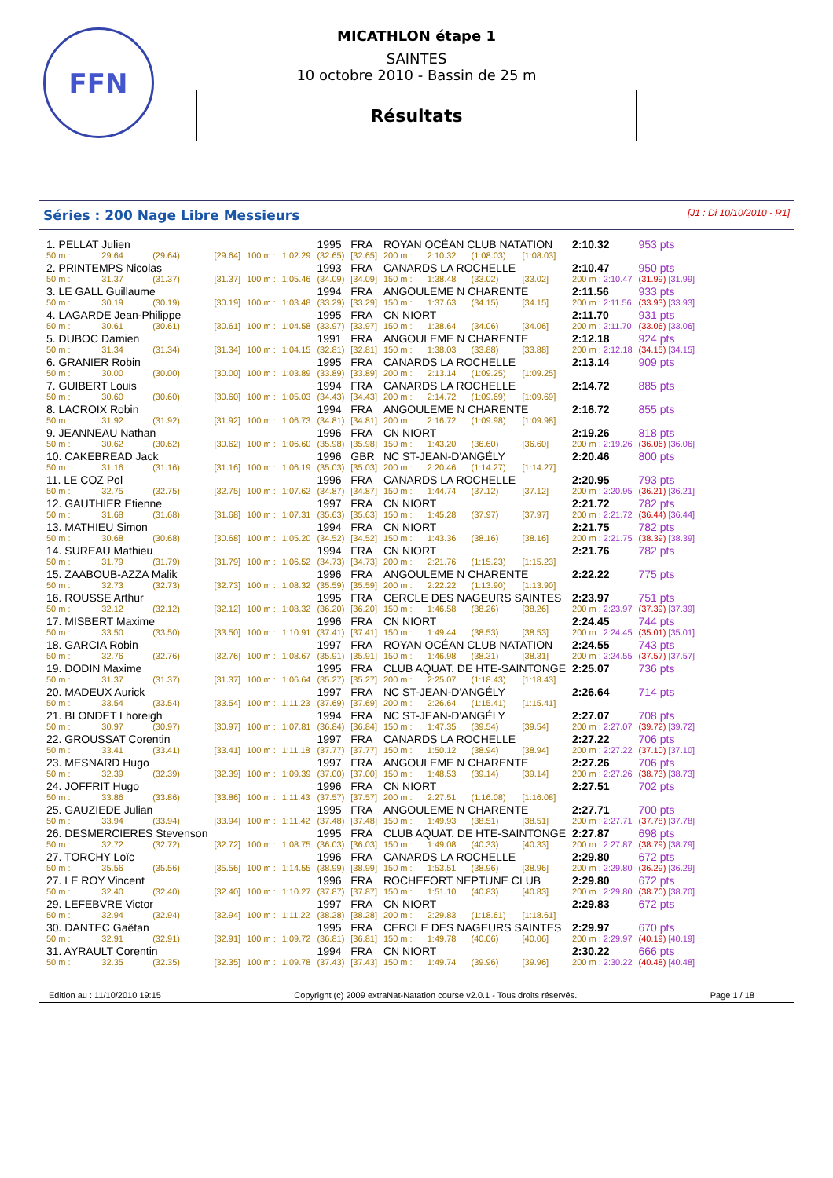FFN
MICATHLON étape 1
SAINTES
10 octobre 2010 - Bassin de 25 m
Résultats
Séries : 200 Nage Libre Messieurs [J1 : Di 10/10/2010 - R1]
| 1. PELLAT Julien | | | | | | 1995 | FRA | ROYAN OCÉAN CLUB NATATION | | | | 2:10.32 | 953 pts |
| 50 m : | 29.64 | (29.64) | [29.64] | 100 m : | 1:02.29 | (32.65) | [32.65] | 200 m : | 2:10.32 | (1:08.03) | [1:08.03] | | |
| 2. PRINTEMPS Nicolas | | | | | | 1993 | FRA | CANARDS LA ROCHELLE | | | | 2:10.47 | 950 pts |
| 50 m : | 31.37 | (31.37) | [31.37] | 100 m : | 1:05.46 | (34.09) | [34.09] | 150 m : | 1:38.48 | (33.02) | [33.02] | 200 m : 2:10.47 | (31.99) [31.99] |
| 3. LE GALL Guillaume | | | | | | 1994 | FRA | ANGOULEME N CHARENTE | | | | 2:11.56 | 933 pts |
| 50 m : | 30.19 | (30.19) | [30.19] | 100 m : | 1:03.48 | (33.29) | [33.29] | 150 m : | 1:37.63 | (34.15) | [34.15] | 200 m : 2:11.56 | (33.93) [33.93] |
| 4. LAGARDE Jean-Philippe | | | | | | 1995 | FRA | CN NIORT | | | | 2:11.70 | 931 pts |
| 50 m : | 30.61 | (30.61) | [30.61] | 100 m : | 1:04.58 | (33.97) | [33.97] | 150 m : | 1:38.64 | (34.06) | [34.06] | 200 m : 2:11.70 | (33.06) [33.06] |
| 5. DUBOC Damien | | | | | | 1991 | FRA | ANGOULEME N CHARENTE | | | | 2:12.18 | 924 pts |
| 50 m : | 31.34 | (31.34) | [31.34] | 100 m : | 1:04.15 | (32.81) | [32.81] | 150 m : | 1:38.03 | (33.88) | [33.88] | 200 m : 2:12.18 | (34.15) [34.15] |
| 6. GRANIER Robin | | | | | | 1995 | FRA | CANARDS LA ROCHELLE | | | | 2:13.14 | 909 pts |
| 50 m : | 30.00 | (30.00) | [30.00] | 100 m : | 1:03.89 | (33.89) | [33.89] | 200 m : | 2:13.14 | (1:09.25) | [1:09.25] | | |
| 7. GUIBERT Louis | | | | | | 1994 | FRA | CANARDS LA ROCHELLE | | | | 2:14.72 | 885 pts |
| 50 m : | 30.60 | (30.60) | [30.60] | 100 m : | 1:05.03 | (34.43) | [34.43] | 200 m : | 2:14.72 | (1:09.69) | [1:09.69] | | |
| 8. LACROIX Robin | | | | | | 1994 | FRA | ANGOULEME N CHARENTE | | | | 2:16.72 | 855 pts |
| 50 m : | 31.92 | (31.92) | [31.92] | 100 m : | 1:06.73 | (34.81) | [34.81] | 200 m : | 2:16.72 | (1:09.98) | [1:09.98] | | |
| 9. JEANNEAU Nathan | | | | | | 1996 | FRA | CN NIORT | | | | 2:19.26 | 818 pts |
| 50 m : | 30.62 | (30.62) | [30.62] | 100 m : | 1:06.60 | (35.98) | [35.98] | 150 m : | 1:43.20 | (36.60) | [36.60] | 200 m : 2:19.26 | (36.06) [36.06] |
| 10. CAKEBREAD Jack | | | | | | 1996 | GBR | NC ST-JEAN-D'ANGÉLY | | | | 2:20.46 | 800 pts |
| 50 m : | 31.16 | (31.16) | [31.16] | 100 m : | 1:06.19 | (35.03) | [35.03] | 200 m : | 2:20.46 | (1:14.27) | [1:14.27] | | |
| 11. LE COZ Pol | | | | | | 1996 | FRA | CANARDS LA ROCHELLE | | | | 2:20.95 | 793 pts |
| 50 m : | 32.75 | (32.75) | [32.75] | 100 m : | 1:07.62 | (34.87) | [34.87] | 150 m : | 1:44.74 | (37.12) | [37.12] | 200 m : 2:20.95 | (36.21) [36.21] |
| 12. GAUTHIER Etienne | | | | | | 1997 | FRA | CN NIORT | | | | 2:21.72 | 782 pts |
| 50 m : | 31.68 | (31.68) | [31.68] | 100 m : | 1:07.31 | (35.63) | [35.63] | 150 m : | 1:45.28 | (37.97) | [37.97] | 200 m : 2:21.72 | (36.44) [36.44] |
| 13. MATHIEU Simon | | | | | | 1994 | FRA | CN NIORT | | | | 2:21.75 | 782 pts |
| 50 m : | 30.68 | (30.68) | [30.68] | 100 m : | 1:05.20 | (34.52) | [34.52] | 150 m : | 1:43.36 | (38.16) | [38.16] | 200 m : 2:21.75 | (38.39) [38.39] |
| 14. SUREAU Mathieu | | | | | | 1994 | FRA | CN NIORT | | | | 2:21.76 | 782 pts |
| 50 m : | 31.79 | (31.79) | [31.79] | 100 m : | 1:06.52 | (34.73) | [34.73] | 200 m : | 2:21.76 | (1:15.23) | [1:15.23] | | |
| 15. ZAABOUB-AZZA Malik | | | | | | 1996 | FRA | ANGOULEME N CHARENTE | | | | 2:22.22 | 775 pts |
| 50 m : | 32.73 | (32.73) | [32.73] | 100 m : | 1:08.32 | (35.59) | [35.59] | 200 m : | 2:22.22 | (1:13.90) | [1:13.90] | | |
| 16. ROUSSE Arthur | | | | | | 1995 | FRA | CERCLE DES NAGEURS SAINTES | | | | 2:23.97 | 751 pts |
| 50 m : | 32.12 | (32.12) | [32.12] | 100 m : | 1:08.32 | (36.20) | [36.20] | 150 m : | 1:46.58 | (38.26) | [38.26] | 200 m : 2:23.97 | (37.39) [37.39] |
| 17. MISBERT Maxime | | | | | | 1996 | FRA | CN NIORT | | | | 2:24.45 | 744 pts |
| 50 m : | 33.50 | (33.50) | [33.50] | 100 m : | 1:10.91 | (37.41) | [37.41] | 150 m : | 1:49.44 | (38.53) | [38.53] | 200 m : 2:24.45 | (35.01) [35.01] |
| 18. GARCIA Robin | | | | | | 1997 | FRA | ROYAN OCÉAN CLUB NATATION | | | | 2:24.55 | 743 pts |
| 50 m : | 32.76 | (32.76) | [32.76] | 100 m : | 1:08.67 | (35.91) | [35.91] | 150 m : | 1:46.98 | (38.31) | [38.31] | 200 m : 2:24.55 | (37.57) [37.57] |
| 19. DODIN Maxime | | | | | | 1995 | FRA | CLUB AQUAT. DE HTE-SAINTONGE | | | | 2:25.07 | 736 pts |
| 50 m : | 31.37 | (31.37) | [31.37] | 100 m : | 1:06.64 | (35.27) | [35.27] | 200 m : | 2:25.07 | (1:18.43) | [1:18.43] | | |
| 20. MADEUX Aurick | | | | | | 1997 | FRA | NC ST-JEAN-D'ANGÉLY | | | | 2:26.64 | 714 pts |
| 50 m : | 33.54 | (33.54) | [33.54] | 100 m : | 1:11.23 | (37.69) | [37.69] | 200 m : | 2:26.64 | (1:15.41) | [1:15.41] | | |
| 21. BLONDET Lhoreigh | | | | | | 1994 | FRA | NC ST-JEAN-D'ANGÉLY | | | | 2:27.07 | 708 pts |
| 50 m : | 30.97 | (30.97) | [30.97] | 100 m : | 1:07.81 | (36.84) | [36.84] | 150 m : | 1:47.35 | (39.54) | [39.54] | 200 m : 2:27.07 | (39.72) [39.72] |
| 22. GROUSSAT Corentin | | | | | | 1997 | FRA | CANARDS LA ROCHELLE | | | | 2:27.22 | 706 pts |
| 50 m : | 33.41 | (33.41) | [33.41] | 100 m : | 1:11.18 | (37.77) | [37.77] | 150 m : | 1:50.12 | (38.94) | [38.94] | 200 m : 2:27.22 | (37.10) [37.10] |
| 23. MESNARD Hugo | | | | | | 1997 | FRA | ANGOULEME N CHARENTE | | | | 2:27.26 | 706 pts |
| 50 m : | 32.39 | (32.39) | [32.39] | 100 m : | 1:09.39 | (37.00) | [37.00] | 150 m : | 1:48.53 | (39.14) | [39.14] | 200 m : 2:27.26 | (38.73) [38.73] |
| 24. JOFFRIT Hugo | | | | | | 1996 | FRA | CN NIORT | | | | 2:27.51 | 702 pts |
| 50 m : | 33.86 | (33.86) | [33.86] | 100 m : | 1:11.43 | (37.57) | [37.57] | 200 m : | 2:27.51 | (1:16.08) | [1:16.08] | | |
| 25. GAUZIEDE Julian | | | | | | 1995 | FRA | ANGOULEME N CHARENTE | | | | 2:27.71 | 700 pts |
| 50 m : | 33.94 | (33.94) | [33.94] | 100 m : | 1:11.42 | (37.48) | [37.48] | 150 m : | 1:49.93 | (38.51) | [38.51] | 200 m : 2:27.71 | (37.78) [37.78] |
| 26. DESMERCIERES Stevenson | | | | | | 1995 | FRA | CLUB AQUAT. DE HTE-SAINTONGE | | | | 2:27.87 | 698 pts |
| 50 m : | 32.72 | (32.72) | [32.72] | 100 m : | 1:08.75 | (36.03) | [36.03] | 150 m : | 1:49.08 | (40.33) | [40.33] | 200 m : 2:27.87 | (38.79) [38.79] |
| 27. TORCHY Loïc | | | | | | 1996 | FRA | CANARDS LA ROCHELLE | | | | 2:29.80 | 672 pts |
| 50 m : | 35.56 | (35.56) | [35.56] | 100 m : | 1:14.55 | (38.99) | [38.99] | 150 m : | 1:53.51 | (38.96) | [38.96] | 200 m : 2:29.80 | (36.29) [36.29] |
| 27. LE ROY Vincent | | | | | | 1996 | FRA | ROCHEFORT NEPTUNE CLUB | | | | 2:29.80 | 672 pts |
| 50 m : | 32.40 | (32.40) | [32.40] | 100 m : | 1:10.27 | (37.87) | [37.87] | 150 m : | 1:51.10 | (40.83) | [40.83] | 200 m : 2:29.80 | (38.70) [38.70] |
| 29. LEFEBVRE Victor | | | | | | 1997 | FRA | CN NIORT | | | | 2:29.83 | 672 pts |
| 50 m : | 32.94 | (32.94) | [32.94] | 100 m : | 1:11.22 | (38.28) | [38.28] | 200 m : | 2:29.83 | (1:18.61) | [1:18.61] | | |
| 30. DANTEC Gaëtan | | | | | | 1995 | FRA | CERCLE DES NAGEURS SAINTES | | | | 2:29.97 | 670 pts |
| 50 m : | 32.91 | (32.91) | [32.91] | 100 m : | 1:09.72 | (36.81) | [36.81] | 150 m : | 1:49.78 | (40.06) | [40.06] | 200 m : 2:29.97 | (40.19) [40.19] |
| 31. AYRAULT Corentin | | | | | | 1994 | FRA | CN NIORT | | | | 2:30.22 | 666 pts |
| 50 m : | 32.35 | (32.35) | [32.35] | 100 m : | 1:09.78 | (37.43) | [37.43] | 150 m : | 1:49.74 | (39.96) | [39.96] | 200 m : 2:30.22 | (40.48) [40.48] |
Edition au : 11/10/2010 19:15 Copyright (c) 2009 extraNat-Natation course v2.0.1 - Tous droits réservés. Page 1 / 18